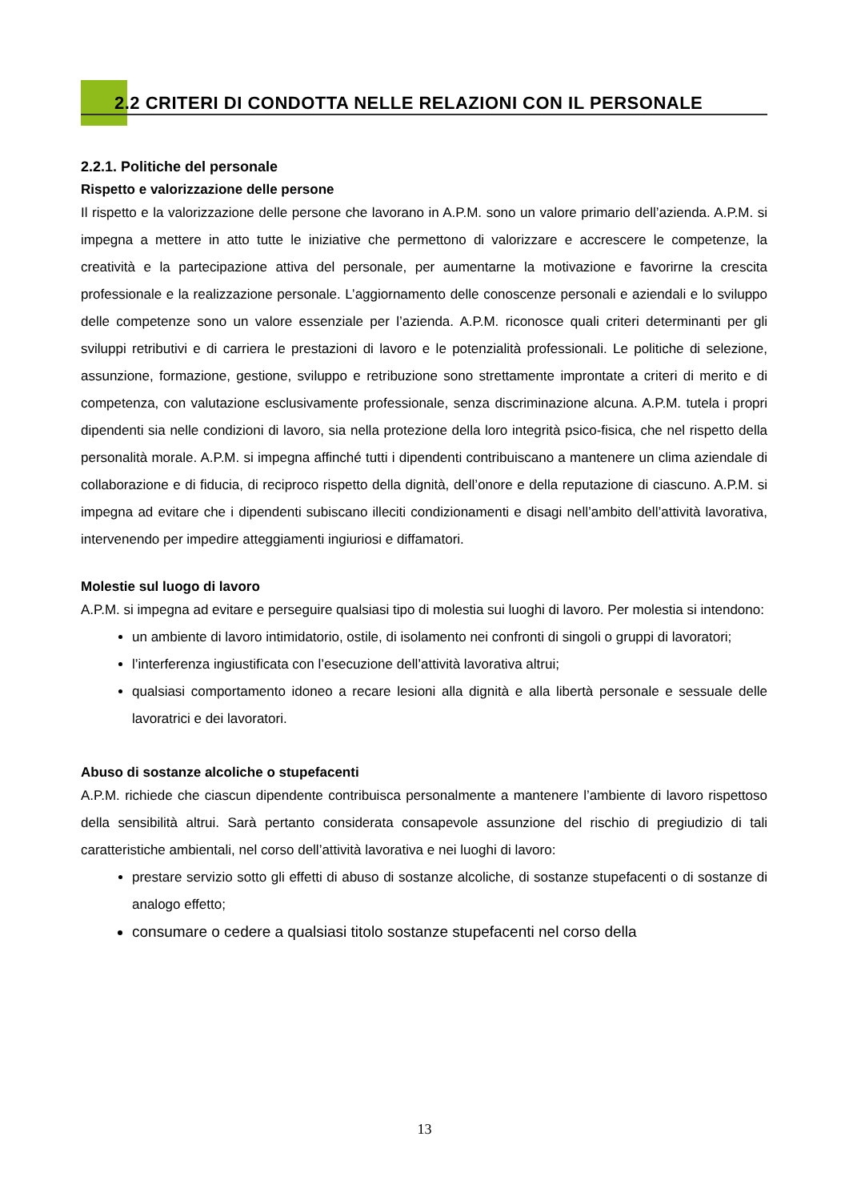2.2 CRITERI DI CONDOTTA NELLE RELAZIONI CON IL PERSONALE
2.2.1. Politiche del personale
Rispetto e valorizzazione delle persone
Il rispetto e la valorizzazione delle persone che lavorano in A.P.M. sono un valore primario dell’azienda. A.P.M. si impegna a mettere in atto tutte le iniziative che permettono di valorizzare e accrescere le competenze, la creatività e la partecipazione attiva del personale, per aumentarne la motivazione e favorirne la crescita professionale e la realizzazione personale. L’aggiornamento delle conoscenze personali e aziendali e lo sviluppo delle competenze sono un valore essenziale per l’azienda. A.P.M. riconosce quali criteri determinanti per gli sviluppi retributivi e di carriera le prestazioni di lavoro e le potenzialità professionali. Le politiche di selezione, assunzione, formazione, gestione, sviluppo e retribuzione sono strettamente improntate a criteri di merito e di competenza, con valutazione esclusivamente professionale, senza discriminazione alcuna. A.P.M. tutela i propri dipendenti sia nelle condizioni di lavoro, sia nella protezione della loro integrità psico-fisica, che nel rispetto della personalità morale. A.P.M. si impegna affinché tutti i dipendenti contribuiscano a mantenere un clima aziendale di collaborazione e di fiducia, di reciproco rispetto della dignità, dell’onore e della reputazione di ciascuno. A.P.M. si impegna ad evitare che i dipendenti subiscano illeciti condizionamenti e disagi nell’ambito dell’attività lavorativa, intervenendo per impedire atteggiamenti ingiuriosi e diffamatori.
Molestie sul luogo di lavoro
A.P.M. si impegna ad evitare e perseguire qualsiasi tipo di molestia sui luoghi di lavoro. Per molestia si intendono:
un ambiente di lavoro intimidatorio, ostile, di isolamento nei confronti di singoli o gruppi di lavoratori;
l’interferenza ingiustificata con l’esecuzione dell’attività lavorativa altrui;
qualsiasi comportamento idoneo a recare lesioni alla dignità e alla libertà personale e sessuale delle lavoratrici e dei lavoratori.
Abuso di sostanze alcoliche o stupefacenti
A.P.M. richiede che ciascun dipendente contribuisca personalmente a mantenere l’ambiente di lavoro rispettoso della sensibilità altrui. Sarà pertanto considerata consapevole assunzione del rischio di pregiudizio di tali caratteristiche ambientali, nel corso dell’attività lavorativa e nei luoghi di lavoro:
prestare servizio sotto gli effetti di abuso di sostanze alcoliche, di sostanze stupefacenti o di sostanze di analogo effetto;
consumare o cedere a qualsiasi titolo sostanze stupefacenti nel corso della
13